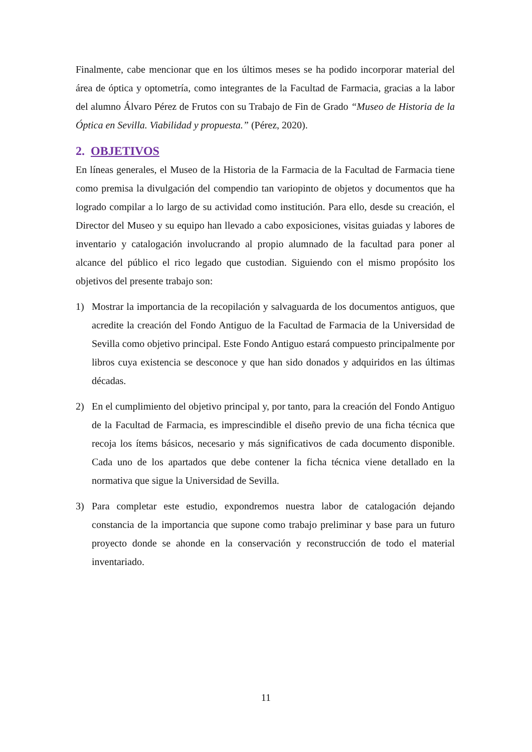Finalmente, cabe mencionar que en los últimos meses se ha podido incorporar material del área de óptica y optometría, como integrantes de la Facultad de Farmacia, gracias a la labor del alumno Álvaro Pérez de Frutos con su Trabajo de Fin de Grado “Museo de Historia de la Óptica en Sevilla. Viabilidad y propuesta.” (Pérez, 2020).
2. OBJETIVOS
En líneas generales, el Museo de la Historia de la Farmacia de la Facultad de Farmacia tiene como premisa la divulgación del compendio tan variopinto de objetos y documentos que ha logrado compilar a lo largo de su actividad como institución. Para ello, desde su creación, el Director del Museo y su equipo han llevado a cabo exposiciones, visitas guiadas y labores de inventario y catalogación involucrando al propio alumnado de la facultad para poner al alcance del público el rico legado que custodian. Siguiendo con el mismo propósito los objetivos del presente trabajo son:
1) Mostrar la importancia de la recopilación y salvaguarda de los documentos antiguos, que acredite la creación del Fondo Antiguo de la Facultad de Farmacia de la Universidad de Sevilla como objetivo principal. Este Fondo Antiguo estará compuesto principalmente por libros cuya existencia se desconoce y que han sido donados y adquiridos en las últimas décadas.
2) En el cumplimiento del objetivo principal y, por tanto, para la creación del Fondo Antiguo de la Facultad de Farmacia, es imprescindible el diseño previo de una ficha técnica que recoja los ítems básicos, necesario y más significativos de cada documento disponible. Cada uno de los apartados que debe contener la ficha técnica viene detallado en la normativa que sigue la Universidad de Sevilla.
3) Para completar este estudio, expondremos nuestra labor de catalogación dejando constancia de la importancia que supone como trabajo preliminar y base para un futuro proyecto donde se ahonde en la conservación y reconstrucción de todo el material inventariado.
11